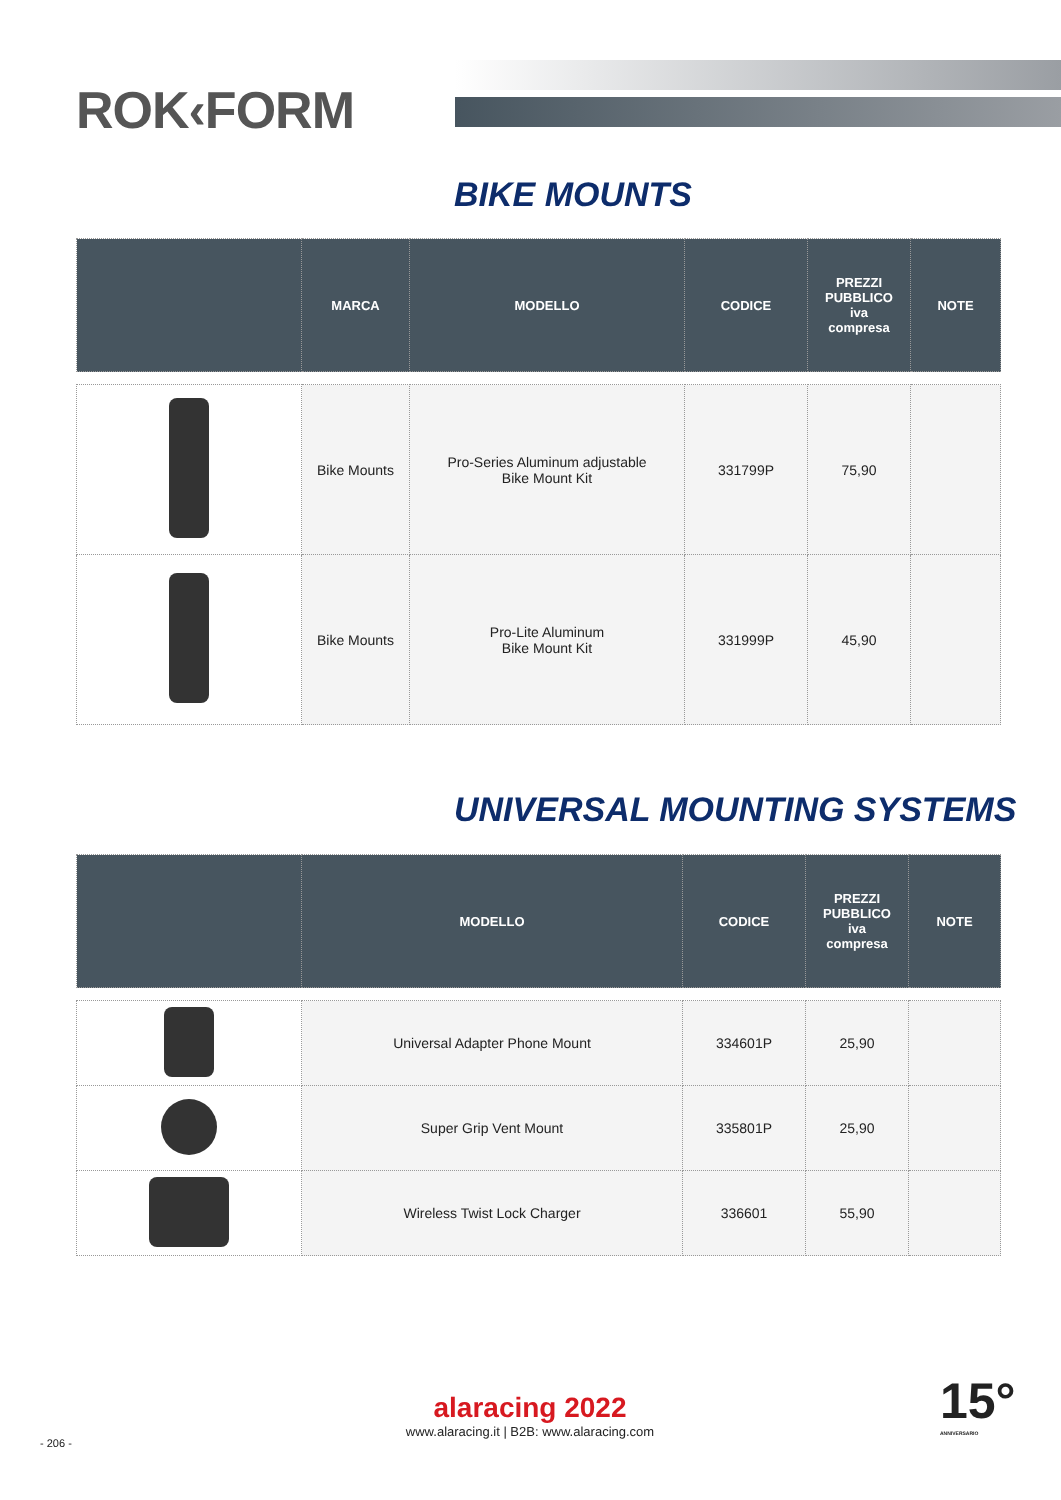ROK‹FORM
BIKE MOUNTS
| | MARCA | MODELLO | CODICE | PREZZI PUBBLICO iva compresa | NOTE |
| --- | --- | --- | --- | --- | --- |
| | Bike Mounts | Pro-Series Aluminum adjustable Bike Mount Kit | 331799P | 75,90 | |
| | Bike Mounts | Pro-Lite Aluminum Bike Mount Kit | 331999P | 45,90 | |
UNIVERSAL MOUNTING SYSTEMS
| | MODELLO | CODICE | PREZZI PUBBLICO iva compresa | NOTE |
| --- | --- | --- | --- | --- |
| | Universal Adapter Phone Mount | 334601P | 25,90 | |
| | Super Grip Vent Mount | 335801P | 25,90 | |
| | Wireless Twist Lock Charger | 336601 | 55,90 | |
alaracing 2022
www.alaracing.it | B2B: www.alaracing.com
- 206 -
15°
ANNIVERSARIO